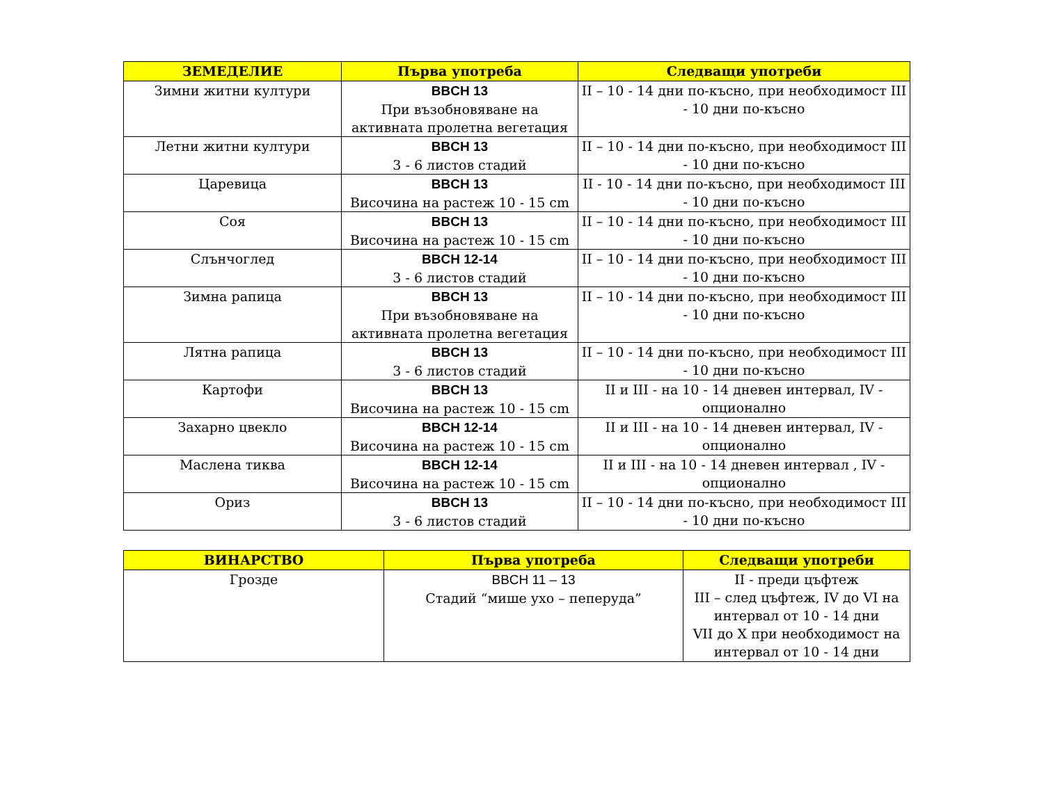| ЗЕМЕДЕЛИЕ | Първа употреба | Следващи употреби |
| --- | --- | --- |
| Зимни житни култури | BBCH 13 При възобновяване на активната пролетна вегетация | II – 10 - 14 дни по-късно, при необходимост III - 10 дни по-късно |
| Летни житни култури | BBCH 13 3 - 6 листов стадий | II – 10 - 14 дни по-късно, при необходимост III - 10 дни по-късно |
| Царевица | BBCH 13 Височина на растеж 10 - 15 cm | II - 10 - 14 дни по-късно, при необходимост III - 10 дни по-късно |
| Соя | BBCH 13 Височина на растеж 10 - 15 cm | II – 10 - 14 дни по-късно, при необходимост III - 10 дни по-късно |
| Слънчоглед | BBCH 12-14 3 - 6 листов стадий | II – 10 - 14 дни по-късно, при необходимост III - 10 дни по-късно |
| Зимна рапица | BBCH 13 При възобновяване на активната пролетна вегетация | II – 10 - 14 дни по-късно, при необходимост III - 10 дни по-късно |
| Лятна рапица | BBCH 13 3 - 6 листов стадий | II – 10 - 14 дни по-късно, при необходимост III - 10 дни по-късно |
| Картофи | BBCH 13 Височина на растеж 10 - 15 cm | II и III - на 10 - 14 дневен интервал, IV - опционално |
| Захарно цвекло | BBCH 12-14 Височина на растеж 10 - 15 cm | II и III - на 10 - 14 дневен интервал, IV - опционално |
| Маслена тиква | BBCH 12-14 Височина на растеж 10 - 15 cm | II и III - на 10 - 14 дневен интервал , IV - опционално |
| Ориз | BBCH 13 3 - 6 листов стадий | II – 10 - 14 дни по-късно, при необходимост III - 10 дни по-късно |
| ВИНАРСТВО | Първа употреба | Следващи употреби |
| --- | --- | --- |
| Грозде | BBCH 11 – 13 Стадий “мише ухо – пеперуда” | II - преди цъфтеж III – след цъфтеж, IV до VI на интервал от 10 - 14 дни VII до X при необходимост на интервал от 10 - 14 дни |